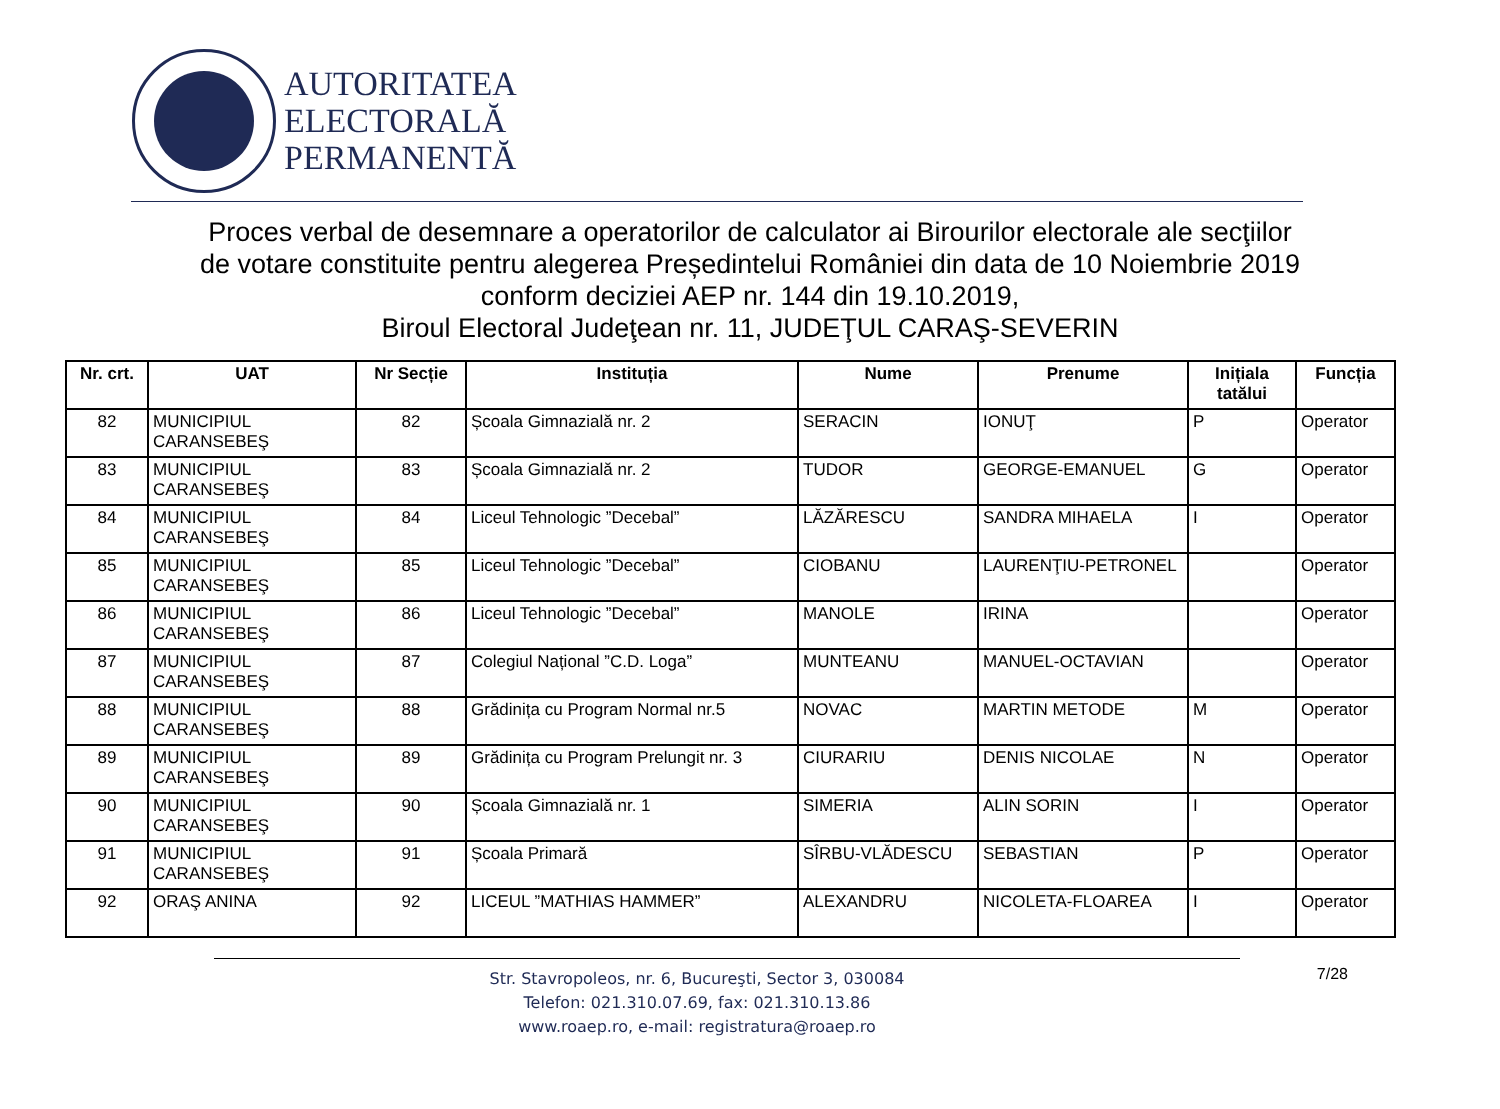AUTORITATEA
ELECTORALĂ
PERMANENTĂ
Proces verbal de desemnare a operatorilor de calculator ai Birourilor electorale ale secţiilor
de votare constituite pentru alegerea Președintelui României din data de 10 Noiembrie 2019
conform deciziei AEP nr. 144 din 19.10.2019,
Biroul Electoral Judeţean nr. 11, JUDEŢUL CARAŞ-SEVERIN
| Nr. crt. | UAT | Nr Secție | Instituția | Nume | Prenume | Inițiala tatălui | Funcția |
| --- | --- | --- | --- | --- | --- | --- | --- |
| 82 | MUNICIPIUL CARANSEBEŞ | 82 | Școala Gimnazială nr. 2 | SERACIN | IONUŢ | P | Operator |
| 83 | MUNICIPIUL CARANSEBEŞ | 83 | Școala Gimnazială nr. 2 | TUDOR | GEORGE-EMANUEL | G | Operator |
| 84 | MUNICIPIUL CARANSEBEŞ | 84 | Liceul Tehnologic ”Decebal” | LĂZĂRESCU | SANDRA MIHAELA | I | Operator |
| 85 | MUNICIPIUL CARANSEBEŞ | 85 | Liceul Tehnologic ”Decebal” | CIOBANU | LAURENŢIU-PETRONEL | | Operator |
| 86 | MUNICIPIUL CARANSEBEŞ | 86 | Liceul Tehnologic ”Decebal” | MANOLE | IRINA | | Operator |
| 87 | MUNICIPIUL CARANSEBEŞ | 87 | Colegiul Național ”C.D. Loga” | MUNTEANU | MANUEL-OCTAVIAN | | Operator |
| 88 | MUNICIPIUL CARANSEBEŞ | 88 | Grădinița cu Program Normal nr.5 | NOVAC | MARTIN METODE | M | Operator |
| 89 | MUNICIPIUL CARANSEBEŞ | 89 | Grădinița cu Program Prelungit nr. 3 | CIURARIU | DENIS NICOLAE | N | Operator |
| 90 | MUNICIPIUL CARANSEBEŞ | 90 | Școala Gimnazială nr. 1 | SIMERIA | ALIN SORIN | I | Operator |
| 91 | MUNICIPIUL CARANSEBEŞ | 91 | Școala Primară | SÎRBU-VLĂDESCU | SEBASTIAN | P | Operator |
| 92 | ORAŞ ANINA | 92 | LICEUL ”MATHIAS HAMMER” | ALEXANDRU | NICOLETA-FLOAREA | I | Operator |
Str. Stavropoleos, nr. 6, Bucureşti, Sector 3, 030084
Telefon: 021.310.07.69, fax: 021.310.13.86
www.roaep.ro, e-mail: registratura@roaep.ro
7/28